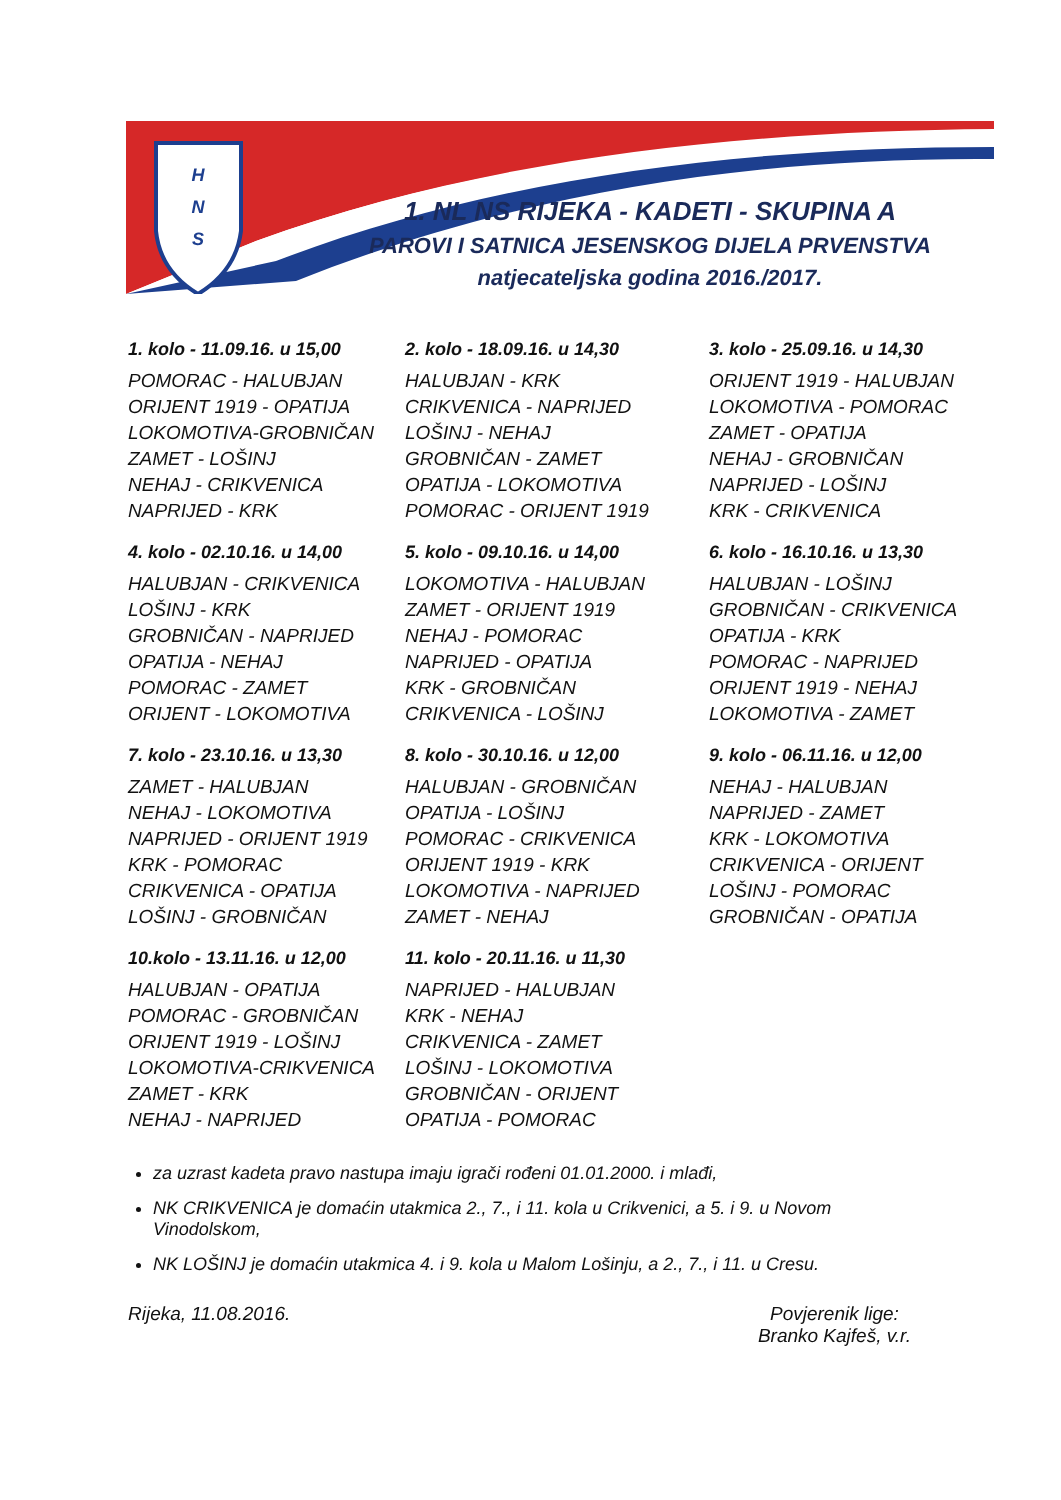H
N
S
1. NL NS RIJEKA - KADETI - SKUPINA A
PAROVI I SATNICA JESENSKOG DIJELA PRVENSTVA
natjecateljska godina 2016./2017.
1. kolo - 11.09.16. u 15,00
POMORAC - HALUBJAN
ORIJENT 1919 - OPATIJA
LOKOMOTIVA-GROBNIČAN
ZAMET - LOŠINJ
NEHAJ - CRIKVENICA
NAPRIJED - KRK
2. kolo - 18.09.16. u 14,30
HALUBJAN - KRK
CRIKVENICA - NAPRIJED
LOŠINJ - NEHAJ
GROBNIČAN - ZAMET
OPATIJA - LOKOMOTIVA
POMORAC - ORIJENT 1919
3. kolo - 25.09.16. u 14,30
ORIJENT 1919 - HALUBJAN
LOKOMOTIVA - POMORAC
ZAMET - OPATIJA
NEHAJ - GROBNIČAN
NAPRIJED - LOŠINJ
KRK - CRIKVENICA
4. kolo - 02.10.16. u 14,00
HALUBJAN - CRIKVENICA
LOŠINJ - KRK
GROBNIČAN - NAPRIJED
OPATIJA - NEHAJ
POMORAC - ZAMET
ORIJENT - LOKOMOTIVA
5. kolo - 09.10.16. u 14,00
LOKOMOTIVA - HALUBJAN
ZAMET - ORIJENT 1919
NEHAJ - POMORAC
NAPRIJED - OPATIJA
KRK - GROBNIČAN
CRIKVENICA - LOŠINJ
6. kolo - 16.10.16. u 13,30
HALUBJAN - LOŠINJ
GROBNIČAN - CRIKVENICA
OPATIJA - KRK
POMORAC - NAPRIJED
ORIJENT 1919 - NEHAJ
LOKOMOTIVA - ZAMET
7. kolo - 23.10.16. u 13,30
ZAMET - HALUBJAN
NEHAJ - LOKOMOTIVA
NAPRIJED - ORIJENT 1919
KRK - POMORAC
CRIKVENICA - OPATIJA
LOŠINJ - GROBNIČAN
8. kolo - 30.10.16. u 12,00
HALUBJAN - GROBNIČAN
OPATIJA - LOŠINJ
POMORAC - CRIKVENICA
ORIJENT 1919 - KRK
LOKOMOTIVA - NAPRIJED
ZAMET - NEHAJ
9. kolo - 06.11.16. u 12,00
NEHAJ - HALUBJAN
NAPRIJED - ZAMET
KRK - LOKOMOTIVA
CRIKVENICA - ORIJENT
LOŠINJ - POMORAC
GROBNIČAN - OPATIJA
10.kolo - 13.11.16. u 12,00
HALUBJAN - OPATIJA
POMORAC - GROBNIČAN
ORIJENT 1919 - LOŠINJ
LOKOMOTIVA-CRIKVENICA
ZAMET - KRK
NEHAJ - NAPRIJED
11. kolo - 20.11.16. u 11,30
NAPRIJED - HALUBJAN
KRK - NEHAJ
CRIKVENICA - ZAMET
LOŠINJ - LOKOMOTIVA
GROBNIČAN - ORIJENT
OPATIJA - POMORAC
za uzrast kadeta pravo nastupa imaju igrači rođeni 01.01.2000. i mlađi,
NK CRIKVENICA je domaćin utakmica 2., 7., i 11. kola u Crikvenici, a 5. i 9. u Novom Vinodolskom,
NK LOŠINJ je domaćin utakmica 4. i 9. kola u Malom Lošinju, a 2., 7., i 11. u Cresu.
Rijeka, 11.08.2016. Povjerenik lige:
Branko Kajfeš, v.r.